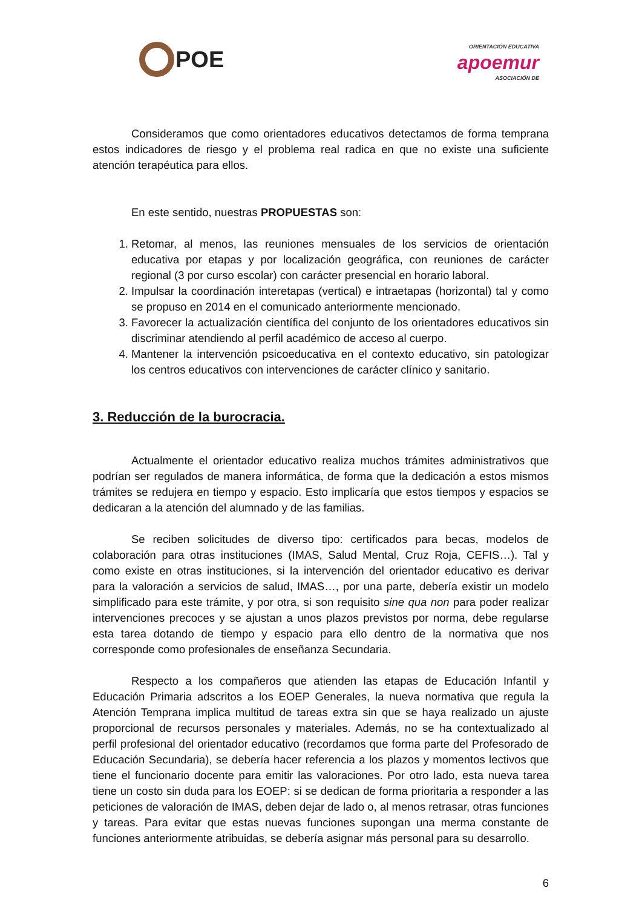POE
ORIENTACIÓN EDUCATIVA
apoemur
ASOCIACIÓN DE
Consideramos que como orientadores educativos detectamos de forma temprana estos indicadores de riesgo y el problema real radica en que no existe una suficiente atención terapéutica para ellos.
En este sentido, nuestras PROPUESTAS son:
1. Retomar, al menos, las reuniones mensuales de los servicios de orientación educativa por etapas y por localización geográfica, con reuniones de carácter regional (3 por curso escolar) con carácter presencial en horario laboral.
2. Impulsar la coordinación interetapas (vertical) e intraetapas (horizontal) tal y como se propuso en 2014 en el comunicado anteriormente mencionado.
3. Favorecer la actualización científica del conjunto de los orientadores educativos sin discriminar atendiendo al perfil académico de acceso al cuerpo.
4. Mantener la intervención psicoeducativa en el contexto educativo, sin patologizar los centros educativos con intervenciones de carácter clínico y sanitario.
3. Reducción de la burocracia.
Actualmente el orientador educativo realiza muchos trámites administrativos que podrían ser regulados de manera informática, de forma que la dedicación a estos mismos trámites se redujera en tiempo y espacio. Esto implicaría que estos tiempos y espacios se dedicaran a la atención del alumnado y de las familias.
Se reciben solicitudes de diverso tipo: certificados para becas, modelos de colaboración para otras instituciones (IMAS, Salud Mental, Cruz Roja, CEFIS…). Tal y como existe en otras instituciones, si la intervención del orientador educativo es derivar para la valoración a servicios de salud, IMAS…, por una parte, debería existir un modelo simplificado para este trámite, y por otra, si son requisito sine qua non para poder realizar intervenciones precoces y se ajustan a unos plazos previstos por norma, debe regularse esta tarea dotando de tiempo y espacio para ello dentro de la normativa que nos corresponde como profesionales de enseñanza Secundaria.
Respecto a los compañeros que atienden las etapas de Educación Infantil y Educación Primaria adscritos a los EOEP Generales, la nueva normativa que regula la Atención Temprana implica multitud de tareas extra sin que se haya realizado un ajuste proporcional de recursos personales y materiales. Además, no se ha contextualizado al perfil profesional del orientador educativo (recordamos que forma parte del Profesorado de Educación Secundaria), se debería hacer referencia a los plazos y momentos lectivos que tiene el funcionario docente para emitir las valoraciones. Por otro lado, esta nueva tarea tiene un costo sin duda para los EOEP: si se dedican de forma prioritaria a responder a las peticiones de valoración de IMAS, deben dejar de lado o, al menos retrasar, otras funciones y tareas. Para evitar que estas nuevas funciones supongan una merma constante de funciones anteriormente atribuidas, se debería asignar más personal para su desarrollo.
6